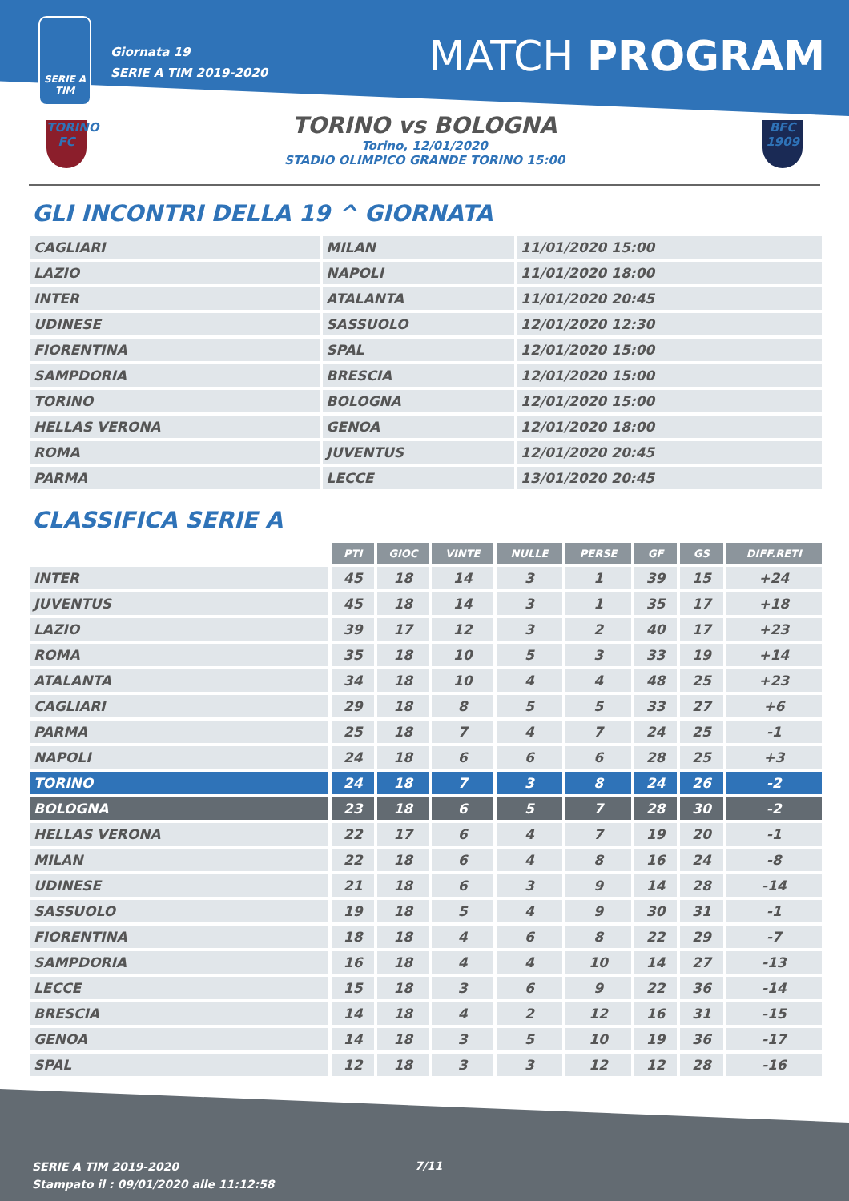SERIE A
TIM
Giornata 19
SERIE A TIM 2019-2020
MATCH PROGRAM
TORINO FC
TORINO vs BOLOGNA
Torino, 12/01/2020
STADIO OLIMPICO GRANDE TORINO 15:00
BFC 1909
GLI INCONTRI DELLA 19 ^ GIORNATA
| CAGLIARI | MILAN | 11/01/2020 15:00 |
| LAZIO | NAPOLI | 11/01/2020 18:00 |
| INTER | ATALANTA | 11/01/2020 20:45 |
| UDINESE | SASSUOLO | 12/01/2020 12:30 |
| FIORENTINA | SPAL | 12/01/2020 15:00 |
| SAMPDORIA | BRESCIA | 12/01/2020 15:00 |
| TORINO | BOLOGNA | 12/01/2020 15:00 |
| HELLAS VERONA | GENOA | 12/01/2020 18:00 |
| ROMA | JUVENTUS | 12/01/2020 20:45 |
| PARMA | LECCE | 13/01/2020 20:45 |
CLASSIFICA SERIE A
| | PTI | GIOC | VINTE | NULLE | PERSE | GF | GS | DIFF.RETI |
| --- | --- | --- | --- | --- | --- | --- | --- | --- |
| INTER | 45 | 18 | 14 | 3 | 1 | 39 | 15 | +24 |
| JUVENTUS | 45 | 18 | 14 | 3 | 1 | 35 | 17 | +18 |
| LAZIO | 39 | 17 | 12 | 3 | 2 | 40 | 17 | +23 |
| ROMA | 35 | 18 | 10 | 5 | 3 | 33 | 19 | +14 |
| ATALANTA | 34 | 18 | 10 | 4 | 4 | 48 | 25 | +23 |
| CAGLIARI | 29 | 18 | 8 | 5 | 5 | 33 | 27 | +6 |
| PARMA | 25 | 18 | 7 | 4 | 7 | 24 | 25 | -1 |
| NAPOLI | 24 | 18 | 6 | 6 | 6 | 28 | 25 | +3 |
| TORINO | 24 | 18 | 7 | 3 | 8 | 24 | 26 | -2 |
| BOLOGNA | 23 | 18 | 6 | 5 | 7 | 28 | 30 | -2 |
| HELLAS VERONA | 22 | 17 | 6 | 4 | 7 | 19 | 20 | -1 |
| MILAN | 22 | 18 | 6 | 4 | 8 | 16 | 24 | -8 |
| UDINESE | 21 | 18 | 6 | 3 | 9 | 14 | 28 | -14 |
| SASSUOLO | 19 | 18 | 5 | 4 | 9 | 30 | 31 | -1 |
| FIORENTINA | 18 | 18 | 4 | 6 | 8 | 22 | 29 | -7 |
| SAMPDORIA | 16 | 18 | 4 | 4 | 10 | 14 | 27 | -13 |
| LECCE | 15 | 18 | 3 | 6 | 9 | 22 | 36 | -14 |
| BRESCIA | 14 | 18 | 4 | 2 | 12 | 16 | 31 | -15 |
| GENOA | 14 | 18 | 3 | 5 | 10 | 19 | 36 | -17 |
| SPAL | 12 | 18 | 3 | 3 | 12 | 12 | 28 | -16 |
SERIE A TIM 2019-2020
Stampato il : 09/01/2020 alle 11:12:58
7/11